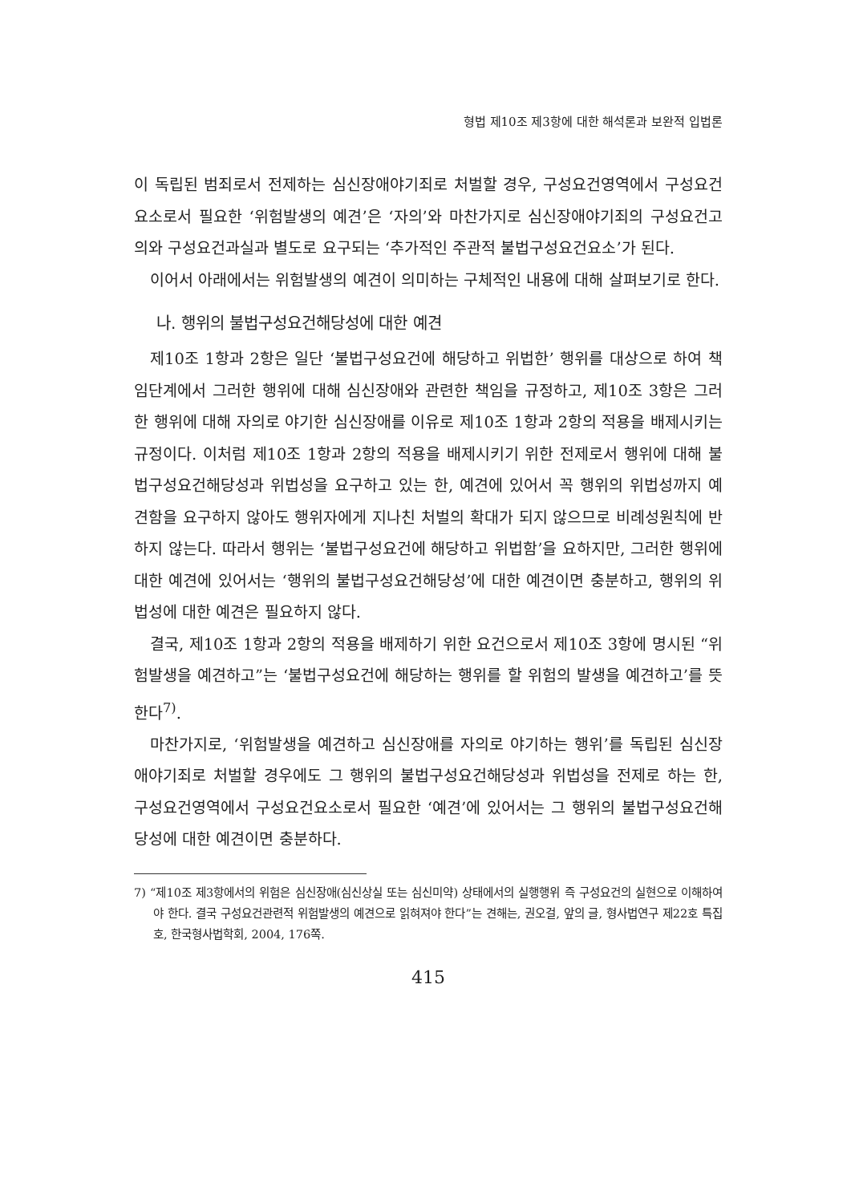형법 제10조 제3항에 대한 해석론과 보완적 입법론
이 독립된 범죄로서 전제하는 심신장애야기죄로 처벌할 경우, 구성요건영역에서 구성요건요소로서 필요한 ‘위험발생의 예견’은 ‘자의’와 마찬가지로 심신장애야기죄의 구성요건고의와 구성요건과실과 별도로 요구되는 ‘추가적인 주관적 불법구성요건요소’가 된다.
이어서 아래에서는 위험발생의 예견이 의미하는 구체적인 내용에 대해 살펴보기로 한다.
나. 행위의 불법구성요건해당성에 대한 예견
제10조 1항과 2항은 일단 ‘불법구성요건에 해당하고 위법한’ 행위를 대상으로 하여 책임단계에서 그러한 행위에 대해 심신장애와 관련한 책임을 규정하고, 제10조 3항은 그러한 행위에 대해 자의로 야기한 심신장애를 이유로 제10조 1항과 2항의 적용을 배제시키는 규정이다. 이처럼 제10조 1항과 2항의 적용을 배제시키기 위한 전제로서 행위에 대해 불법구성요건해당성과 위법성을 요구하고 있는 한, 예견에 있어서 꼭 행위의 위법성까지 예견함을 요구하지 않아도 행위자에게 지나친 처벌의 확대가 되지 않으므로 비례성원칙에 반하지 않는다. 따라서 행위는 ‘불법구성요건에 해당하고 위법함’을 요하지만, 그러한 행위에 대한 예견에 있어서는 ‘행위의 불법구성요건해당성’에 대한 예견이면 충분하고, 행위의 위법성에 대한 예견은 필요하지 않다.
결국, 제10조 1항과 2항의 적용을 배제하기 위한 요건으로서 제10조 3항에 명시된 “위험발생을 예견하고”는 ‘불법구성요건에 해당하는 행위를 할 위험의 발생을 예견하고’를 뜻한다<sup>7)</sup>.
마찬가지로, ‘위험발생을 예견하고 심신장애를 자의로 야기하는 행위’를 독립된 심신장애야기죄로 처벌할 경우에도 그 행위의 불법구성요건해당성과 위법성을 전제로 하는 한, 구성요건영역에서 구성요건요소로서 필요한 ‘예견’에 있어서는 그 행위의 불법구성요건해당성에 대한 예견이면 충분하다.
7) “제10조 제3항에서의 위험은 심신장애(심신상실 또는 심신미약) 상태에서의 실행행위 즉 구성요건의 실현으로 이해하여야 한다. 결국 구성요건관련적 위험발생의 예견으로 읽혀져야 한다”는 견해는, 권오걸, 앞의 글, 형사법연구 제22호 특집호, 한국형사법학회, 2004, 176쪽.
415